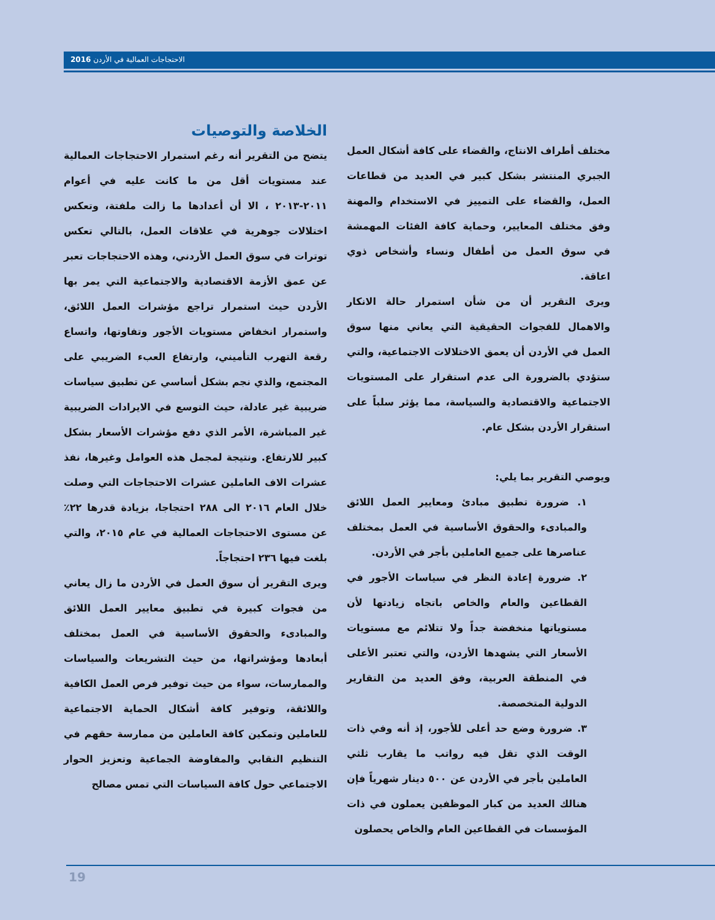الاحتجاجات العمالية في الأردن 2016
الخلاصة والتوصيات
يتضح من التقرير أنه رغم استمرار الاحتجاجات العمالية عند مستويات أقل من ما كانت عليه في أعوام ٢٠١١-٢٠١٣ ، الا أن أعدادها ما زالت ملفتة، وتعكس اختلالات جوهرية في علاقات العمل، بالتالي تعكس توترات في سوق العمل الأردني، وهذه الاحتجاجات تعبر عن عمق الأزمة الاقتصادية والاجتماعية التي يمر بها الأردن حيث استمرار تراجع مؤشرات العمل اللائق، واستمرار انخفاض مستويات الأجور وتفاوتها، واتساع رقعة التهرب التأميني، وارتفاع العبء الضريبي على المجتمع، والذي نجم بشكل أساسي عن تطبيق سياسات ضريبية غير عادلة، حيث التوسع في الايرادات الضريبية غير المباشرة، الأمر الذي دفع مؤشرات الأسعار بشكل كبير للارتفاع. ونتيجة لمجمل هذه العوامل وغيرها، نفذ عشرات الاف العاملين عشرات الاحتجاجات التي وصلت خلال العام ٢٠١٦ الى ٢٨٨ احتجاجا، بزيادة قدرها ٢٢٪ عن مستوى الاحتجاجات العمالية في عام ٢٠١٥، والتي بلغت فيها ٢٣٦ احتجاجاً.
ويرى التقرير أن سوق العمل في الأردن ما زال يعاني من فجوات كبيرة في تطبيق معايير العمل اللائق والمبادىء والحقوق الأساسية في العمل بمختلف أبعادها ومؤشراتها، من حيث التشريعات والسياسات والممارسات، سواء من حيث توفير فرص العمل الكافية واللائقة، وتوفير كافة أشكال الحماية الاجتماعية للعاملين وتمكين كافة العاملين من ممارسة حقهم في التنظيم النقابي والمفاوضة الجماعية وتعزيز الحوار الاجتماعي حول كافة السياسات التي تمس مصالح
مختلف أطراف الانتاج، والقضاء على كافة أشكال العمل الجبري المنتشر بشكل كبير في العديد من قطاعات العمل، والقضاء على التمييز في الاستخدام والمهنة وفق مختلف المعايير، وحماية كافة الفئات المهمشة في سوق العمل من أطفال ونساء وأشخاص ذوي اعاقة.
ويرى التقرير أن من شأن استمرار حالة الانكار والاهمال للفجوات الحقيقية التي يعاني منها سوق العمل في الأردن أن يعمق الاختلالات الاجتماعية، والتي ستؤدي بالضرورة الى عدم استقرار على المستويات الاجتماعية والاقتصادية والسياسة، مما يؤثر سلباً على استقرار الأردن بشكل عام.
ويوصي التقرير بما يلي:
١. ضرورة تطبيق مبادئ ومعايير العمل اللائق والمبادىء والحقوق الأساسية في العمل بمختلف عناصرها على جميع العاملين بأجر في الأردن.
٢. ضرورة إعادة النظر في سياسات الأجور في القطاعين والعام والخاص باتجاه زيادتها لأن مستوياتها منخفضة جداً ولا تتلائم مع مستويات الأسعار التي يشهدها الأردن، والتي تعتبر الأعلى في المنطقة العربية، وفق العديد من التقارير الدولية المتخصصة.
٣. ضرورة وضع حد أعلى للأجور، إذ أنه وفي ذات الوقت الذي تقل فيه رواتب ما يقارب ثلثي العاملين بأجر في الأردن عن ٥٠٠ دينار شهرياً فإن هنالك العديد من كبار الموظفين يعملون في ذات المؤسسات في القطاعين العام والخاص يحصلون
19